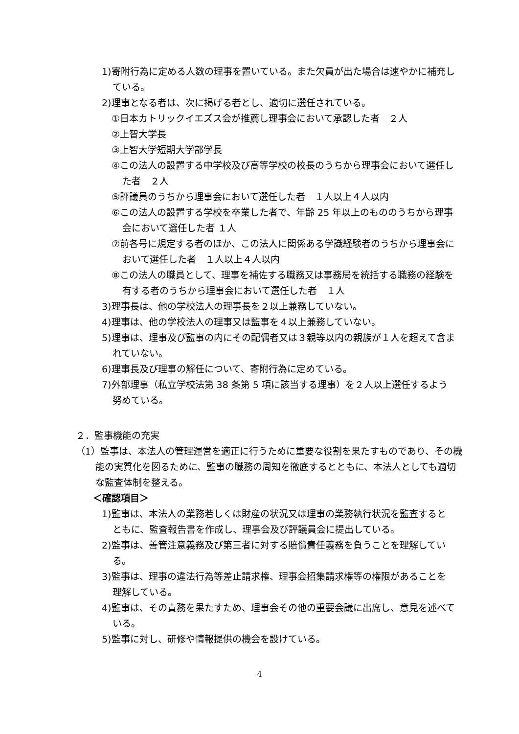1)寄附行為に定める人数の理事を置いている。また欠員が出た場合は速やかに補充している。
2)理事となる者は、次に掲げる者とし、適切に選任されている。
①日本カトリックイエズス会が推薦し理事会において承認した者　２人
②上智大学長
③上智大学短期大学部学長
④この法人の設置する中学校及び高等学校の校長のうちから理事会において選任した者　２人
⑤評議員のうちから理事会において選任した者　１人以上４人以内
⑥この法人の設置する学校を卒業した者で、年齢 25 年以上のもののうちから理事会において選任した者 １人
⑦前各号に規定する者のほか、この法人に関係ある学識経験者のうちから理事会において選任した者　１人以上４人以内
⑧この法人の職員として、理事を補佐する職務又は事務局を統括する職務の経験を有する者のうちから理事会において選任した者　１人
3)理事長は、他の学校法人の理事長を２以上兼務していない。
4)理事は、他の学校法人の理事又は監事を４以上兼務していない。
5)理事は、理事及び監事の内にその配偶者又は３親等以内の親族が１人を超えて含まれていない。
6)理事長及び理事の解任について、寄附行為に定めている。
7)外部理事（私立学校法第 38 条第 5 項に該当する理事）を２人以上選任するよう努めている。
２．監事機能の充実
（1）監事は、本法人の管理運営を適正に行うために重要な役割を果たすものであり、その機能の実質化を図るために、監事の職務の周知を徹底するとともに、本法人としても適切な監査体制を整える。
＜確認項目＞
1)監事は、本法人の業務若しくは財産の状況又は理事の業務執行状況を監査するとともに、監査報告書を作成し、理事会及び評議員会に提出している。
2)監事は、善管注意義務及び第三者に対する賠償責任義務を負うことを理解している。
3)監事は、理事の違法行為等差止請求権、理事会招集請求権等の権限があることを理解している。
4)監事は、その責務を果たすため、理事会その他の重要会議に出席し、意見を述べている。
5)監事に対し、研修や情報提供の機会を設けている。
4